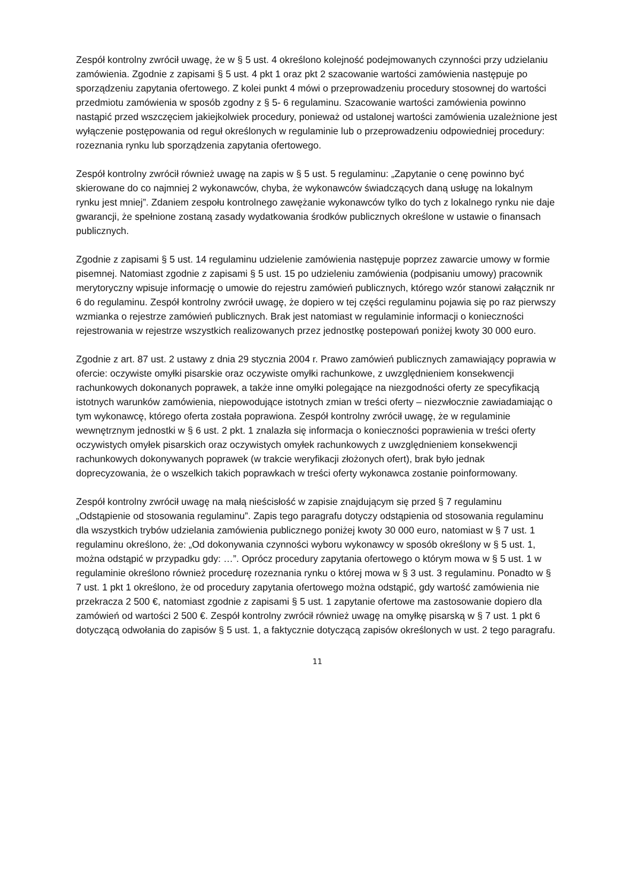Zespół kontrolny zwrócił uwagę, że w § 5 ust. 4 określono kolejność podejmowanych czynności przy udzielaniu zamówienia. Zgodnie z zapisami § 5 ust. 4 pkt 1 oraz pkt 2 szacowanie wartości zamówienia następuje po sporządzeniu zapytania ofertowego. Z kolei punkt 4 mówi o przeprowadzeniu procedury stosownej do wartości przedmiotu zamówienia w sposób zgodny z § 5- 6 regulaminu. Szacowanie wartości zamówienia powinno nastąpić przed wszczęciem jakiejkolwiek procedury, ponieważ od ustalonej wartości zamówienia uzależnione jest wyłączenie postępowania od reguł określonych w regulaminie lub o przeprowadzeniu odpowiedniej procedury: rozeznania rynku lub sporządzenia zapytania ofertowego.
Zespół kontrolny zwrócił również uwagę na zapis w § 5 ust. 5 regulaminu: „Zapytanie o cenę powinno być skierowane do co najmniej 2 wykonawców, chyba, że wykonawców świadczących daną usługę na lokalnym rynku jest mniej”. Zdaniem zespołu kontrolnego zawężanie wykonawców tylko do tych z lokalnego rynku nie daje gwarancji, że spełnione zostaną zasady wydatkowania środków publicznych określone w ustawie o finansach publicznych.
Zgodnie z zapisami § 5 ust. 14 regulaminu udzielenie zamówienia następuje poprzez zawarcie umowy w formie pisemnej. Natomiast zgodnie z zapisami § 5 ust. 15 po udzieleniu zamówienia (podpisaniu umowy) pracownik merytoryczny wpisuje informację o umowie do rejestru zamówień publicznych, którego wzór stanowi załącznik nr 6 do regulaminu. Zespół kontrolny zwrócił uwagę, że dopiero w tej części regulaminu pojawia się po raz pierwszy wzmianka o rejestrze zamówień publicznych. Brak jest natomiast w regulaminie informacji o konieczności rejestrowania w rejestrze wszystkich realizowanych przez jednostkę postepowań poniżej kwoty 30 000 euro.
Zgodnie z art. 87 ust. 2 ustawy z dnia 29 stycznia 2004 r. Prawo zamówień publicznych zamawiający poprawia w ofercie: oczywiste omyłki pisarskie oraz oczywiste omyłki rachunkowe, z uwzględnieniem konsekwencji rachunkowych dokonanych poprawek, a także inne omyłki polegające na niezgodności oferty ze specyfikacją istotnych warunków zamówienia, niepowodujące istotnych zmian w treści oferty – niezwłocznie zawiadamiając o tym wykonawcę, którego oferta została poprawiona. Zespół kontrolny zwrócił uwagę, że w regulaminie wewnętrznym jednostki w § 6 ust. 2 pkt. 1 znalazła się informacja o konieczności poprawienia w treści oferty oczywistych omyłek pisarskich oraz oczywistych omyłek rachunkowych z uwzględnieniem konsekwencji rachunkowych dokonywanych poprawek (w trakcie weryfikacji złożonych ofert), brak było jednak doprecyzowania, że o wszelkich takich poprawkach w treści oferty wykonawca zostanie poinformowany.
Zespół kontrolny zwrócił uwagę na małą nieścisłość w zapisie znajdującym się przed § 7 regulaminu „Odstąpienie od stosowania regulaminu”. Zapis tego paragrafu dotyczy odstąpienia od stosowania regulaminu dla wszystkich trybów udzielania zamówienia publicznego poniżej kwoty 30 000 euro, natomiast w § 7 ust. 1 regulaminu określono, że: „Od dokonywania czynności wyboru wykonawcy w sposób określony w § 5 ust. 1, można odstąpić w przypadku gdy: …”. Oprócz procedury zapytania ofertowego o którym mowa w § 5 ust. 1 w regulaminie określono również procedurę rozeznania rynku o której mowa w § 3 ust. 3 regulaminu. Ponadto w § 7 ust. 1 pkt 1 określono, że od procedury zapytania ofertowego można odstąpić, gdy wartość zamówienia nie przekracza 2 500 €, natomiast zgodnie z zapisami § 5 ust. 1 zapytanie ofertowe ma zastosowanie dopiero dla zamówień od wartości 2 500 €. Zespół kontrolny zwrócił również uwagę na omyłkę pisarską w § 7 ust. 1 pkt 6 dotyczącą odwołania do zapisów § 5 ust. 1, a faktycznie dotyczącą zapisów określonych w ust. 2 tego paragrafu.
11